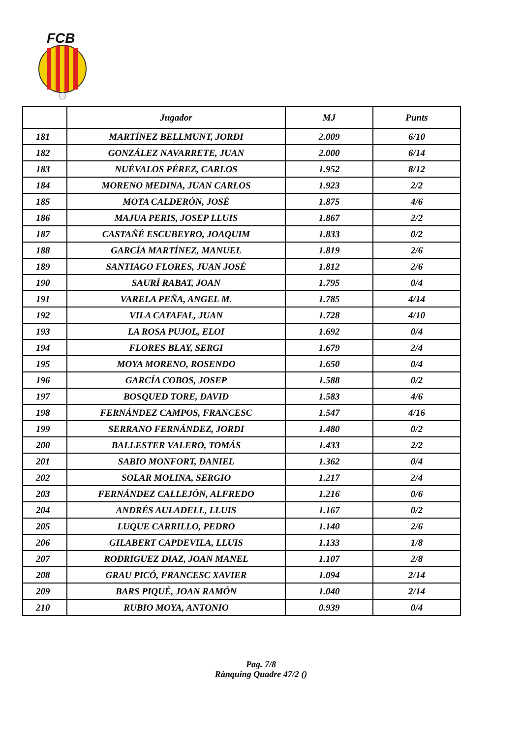FCB
| | Jugador | MJ | Punts |
| --- | --- | --- | --- |
| 181 | MARTÍNEZ BELLMUNT, JORDI | 2.009 | 6/10 |
| 182 | GONZÁLEZ NAVARRETE, JUAN | 2.000 | 6/14 |
| 183 | NUÉVALOS PÉREZ, CARLOS | 1.952 | 8/12 |
| 184 | MORENO MEDINA, JUAN CARLOS | 1.923 | 2/2 |
| 185 | MOTA CALDERÓN, JOSÉ | 1.875 | 4/6 |
| 186 | MAJUA PERIS, JOSEP LLUIS | 1.867 | 2/2 |
| 187 | CASTAÑÉ ESCUBEYRO, JOAQUIM | 1.833 | 0/2 |
| 188 | GARCÍA MARTÍNEZ, MANUEL | 1.819 | 2/6 |
| 189 | SANTIAGO FLORES, JUAN JOSÉ | 1.812 | 2/6 |
| 190 | SAURÍ RABAT, JOAN | 1.795 | 0/4 |
| 191 | VARELA PEÑA, ANGEL M. | 1.785 | 4/14 |
| 192 | VILA CATAFAL, JUAN | 1.728 | 4/10 |
| 193 | LA ROSA PUJOL, ELOI | 1.692 | 0/4 |
| 194 | FLORES BLAY, SERGI | 1.679 | 2/4 |
| 195 | MOYA MORENO, ROSENDO | 1.650 | 0/4 |
| 196 | GARCÍA COBOS, JOSEP | 1.588 | 0/2 |
| 197 | BOSQUED TORE, DAVID | 1.583 | 4/6 |
| 198 | FERNÁNDEZ CAMPOS, FRANCESC | 1.547 | 4/16 |
| 199 | SERRANO FERNÁNDEZ, JORDI | 1.480 | 0/2 |
| 200 | BALLESTER VALERO, TOMÁS | 1.433 | 2/2 |
| 201 | SABIO MONFORT, DANIEL | 1.362 | 0/4 |
| 202 | SOLAR MOLINA, SERGIO | 1.217 | 2/4 |
| 203 | FERNÁNDEZ CALLEJÓN, ALFREDO | 1.216 | 0/6 |
| 204 | ANDRÉS AULADELL, LLUIS | 1.167 | 0/2 |
| 205 | LUQUE CARRILLO, PEDRO | 1.140 | 2/6 |
| 206 | GILABERT CAPDEVILA, LLUIS | 1.133 | 1/8 |
| 207 | RODRIGUEZ DIAZ, JOAN MANEL | 1.107 | 2/8 |
| 208 | GRAU PICÓ, FRANCESC XAVIER | 1.094 | 2/14 |
| 209 | BARS PIQUÉ, JOAN RAMÓN | 1.040 | 2/14 |
| 210 | RUBIO MOYA, ANTONIO | 0.939 | 0/4 |
Pag. 7/8
Rànquing Quadre 47/2 ()